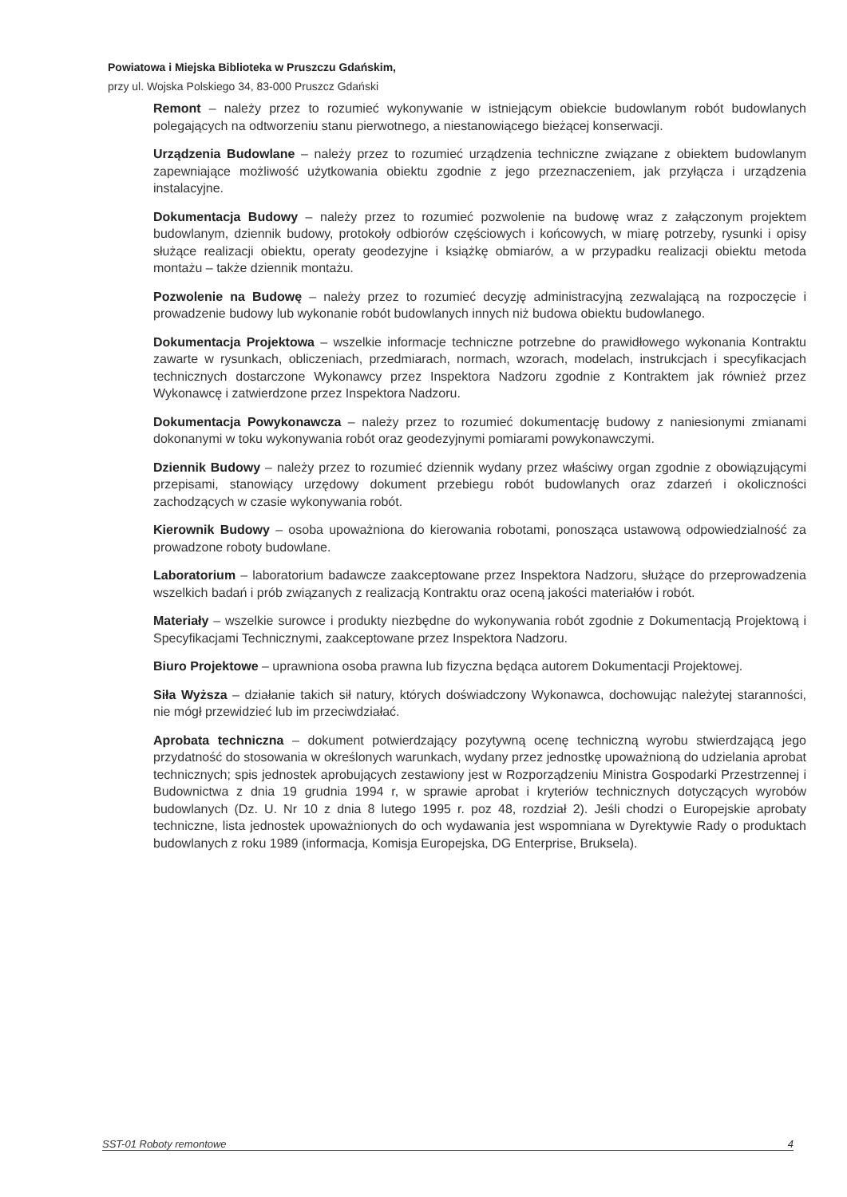Powiatowa i Miejska Biblioteka w Pruszczu Gdańskim,
przy ul. Wojska Polskiego 34, 83-000 Pruszcz Gdański
Remont – należy przez to rozumieć wykonywanie w istniejącym obiekcie budowlanym robót budowlanych polegających na odtworzeniu stanu pierwotnego, a niestanowiącego bieżącej konserwacji.
Urządzenia Budowlane – należy przez to rozumieć urządzenia techniczne związane z obiektem budowlanym zapewniające możliwość użytkowania obiektu zgodnie z jego przeznaczeniem, jak przyłącza i urządzenia instalacyjne.
Dokumentacja Budowy – należy przez to rozumieć pozwolenie na budowę wraz z załączonym projektem budowlanym, dziennik budowy, protokoły odbiorów częściowych i końcowych, w miarę potrzeby, rysunki i opisy służące realizacji obiektu, operaty geodezyjne i książkę obmiarów, a w przypadku realizacji obiektu metoda montażu – także dziennik montażu.
Pozwolenie na Budowę – należy przez to rozumieć decyzję administracyjną zezwalającą na rozpoczęcie i prowadzenie budowy lub wykonanie robót budowlanych innych niż budowa obiektu budowlanego.
Dokumentacja Projektowa – wszelkie informacje techniczne potrzebne do prawidłowego wykonania Kontraktu zawarte w rysunkach, obliczeniach, przedmiarach, normach, wzorach, modelach, instrukcjach i specyfikacjach technicznych dostarczone Wykonawcy przez Inspektora Nadzoru zgodnie z Kontraktem jak również przez Wykonawcę i zatwierdzone przez Inspektora Nadzoru.
Dokumentacja Powykonawcza – należy przez to rozumieć dokumentację budowy z naniesionymi zmianami dokonanymi w toku wykonywania robót oraz geodezyjnymi pomiarami powykonawczymi.
Dziennik Budowy – należy przez to rozumieć dziennik wydany przez właściwy organ zgodnie z obowiązującymi przepisami, stanowiący urzędowy dokument przebiegu robót budowlanych oraz zdarzeń i okoliczności zachodzących w czasie wykonywania robót.
Kierownik Budowy – osoba upoważniona do kierowania robotami, ponosząca ustawową odpowiedzialność za prowadzone roboty budowlane.
Laboratorium – laboratorium badawcze zaakceptowane przez Inspektora Nadzoru, służące do przeprowadzenia wszelkich badań i prób związanych z realizacją Kontraktu oraz oceną jakości materiałów i robót.
Materiały – wszelkie surowce i produkty niezbędne do wykonywania robót zgodnie z Dokumentacją Projektową i Specyfikacjami Technicznymi, zaakceptowane przez Inspektora Nadzoru.
Biuro Projektowe – uprawniona osoba prawna lub fizyczna będąca autorem Dokumentacji Projektowej.
Siła Wyższa – działanie takich sił natury, których doświadczony Wykonawca, dochowując należytej staranności, nie mógł przewidzieć lub im przeciwdziałać.
Aprobata techniczna – dokument potwierdzający pozytywną ocenę techniczną wyrobu stwierdzającą jego przydatność do stosowania w określonych warunkach, wydany przez jednostkę upoważnioną do udzielania aprobat technicznych; spis jednostek aprobujących zestawiony jest w Rozporządzeniu Ministra Gospodarki Przestrzennej i Budownictwa z dnia 19 grudnia 1994 r, w sprawie aprobat i kryteriów technicznych dotyczących wyrobów budowlanych (Dz. U. Nr 10 z dnia 8 lutego 1995 r. poz 48, rozdział 2). Jeśli chodzi o Europejskie aprobaty techniczne, lista jednostek upoważnionych do och wydawania jest wspomniana w Dyrektywie Rady o produktach budowlanych z roku 1989 (informacja, Komisja Europejska, DG Enterprise, Bruksela).
SST-01 Roboty remontowe 4